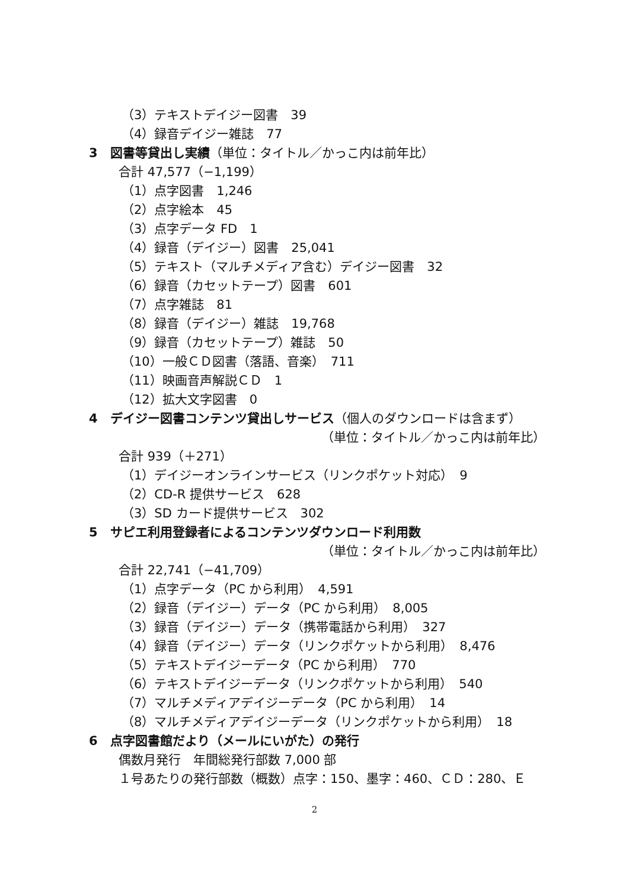（3）テキストデイジー図書　39
（4）録音デイジー雑誌　77
3　図書等貸出し実績（単位：タイトル／かっこ内は前年比）
合計 47,577（−1,199）
（1）点字図書　1,246
（2）点字絵本　45
（3）点字データ FD　1
（4）録音（デイジー）図書　25,041
（5）テキスト（マルチメディア含む）デイジー図書　32
（6）録音（カセットテープ）図書　601
（7）点字雑誌　81
（8）録音（デイジー）雑誌　19,768
（9）録音（カセットテープ）雑誌　50
（10）一般ＣＤ図書（落語、音楽）　711
（11）映画音声解説ＣＤ　1
（12）拡大文字図書　0
4　デイジー図書コンテンツ貸出しサービス（個人のダウンロードは含まず）
（単位：タイトル／かっこ内は前年比）
合計 939（＋271）
（1）デイジーオンラインサービス（リンクポケット対応）　9
（2）CD-R 提供サービス　628
（3）SD カード提供サービス　302
5　サピエ利用登録者によるコンテンツダウンロード利用数
（単位：タイトル／かっこ内は前年比）
合計 22,741（−41,709）
（1）点字データ（PC から利用）　4,591
（2）録音（デイジー）データ（PC から利用）　8,005
（3）録音（デイジー）データ（携帯電話から利用）　327
（4）録音（デイジー）データ（リンクポケットから利用）　8,476
（5）テキストデイジーデータ（PC から利用）　770
（6）テキストデイジーデータ（リンクポケットから利用）　540
（7）マルチメディアデイジーデータ（PC から利用）　14
（8）マルチメディアデイジーデータ（リンクポケットから利用）　18
6　点字図書館だより（メールにいがた）の発行
偶数月発行　年間総発行部数 7,000 部
１号あたりの発行部数（概数）点字：150、墨字：460、ＣＤ：280、Ｅ
2